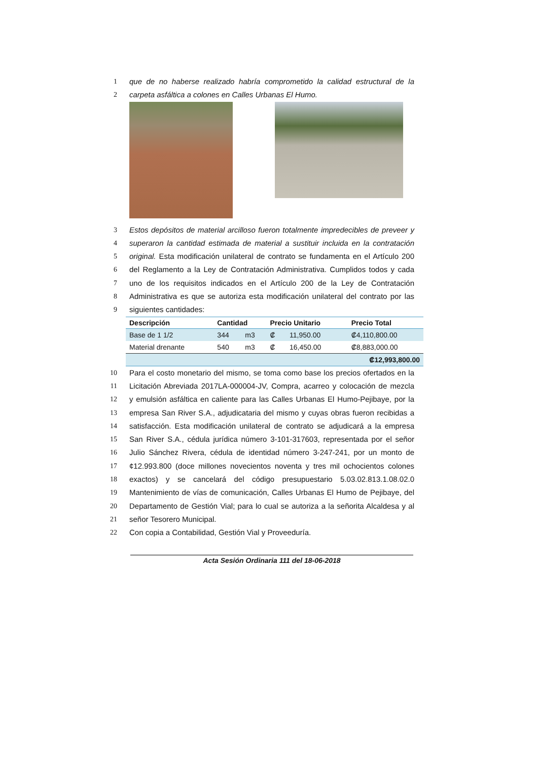1 que de no haberse realizado habría comprometido la calidad estructural de la
2 carpeta asfáltica a colones en Calles Urbanas El Humo.
3 Estos depósitos de material arcilloso fueron totalmente impredecibles de preveer y
4 superaron la cantidad estimada de material a sustituir incluida en la contratación
5 original. Esta modificación unilateral de contrato se fundamenta en el Artículo 200
6 del Reglamento a la Ley de Contratación Administrativa. Cumplidos todos y cada
7 uno de los requisitos indicados en el Artículo 200 de la Ley de Contratación
8 Administrativa es que se autoriza esta modificación unilateral del contrato por las
9 siguientes cantidades:
| Descripción | Cantidad | | Precio Unitario | | Precio Total |
| --- | --- | --- | --- | --- | --- |
| Base de 1 1/2 | 344 | m3 | ₡ | 11,950.00 | ₡4,110,800.00 |
| Material drenante | 540 | m3 | ₡ | 16,450.00 | ₡8,883,000.00 |
| ₡12,993,800.00 | | | | | |
10 Para el costo monetario del mismo, se toma como base los precios ofertados en la
11 Licitación Abreviada 2017LA-000004-JV, Compra, acarreo y colocación de mezcla
12 y emulsión asfáltica en caliente para las Calles Urbanas El Humo-Pejibaye, por la
13 empresa San River S.A., adjudicataria del mismo y cuyas obras fueron recibidas a
14 satisfacción. Esta modificación unilateral de contrato se adjudicará a la empresa
15 San River S.A., cédula jurídica número 3-101-317603, representada por el señor
16 Julio Sánchez Rivera, cédula de identidad número 3-247-241, por un monto de
17 ¢12.993.800 (doce millones novecientos noventa y tres mil ochocientos colones
18 exactos) y se cancelará del código presupuestario 5.03.02.813.1.08.02.0
19 Mantenimiento de vías de comunicación, Calles Urbanas El Humo de Pejibaye, del
20 Departamento de Gestión Vial; para lo cual se autoriza a la señorita Alcaldesa y al
21 señor Tesorero Municipal.
22 Con copia a Contabilidad, Gestión Vial y Proveeduría.
Acta Sesión Ordinaria 111 del 18-06-2018